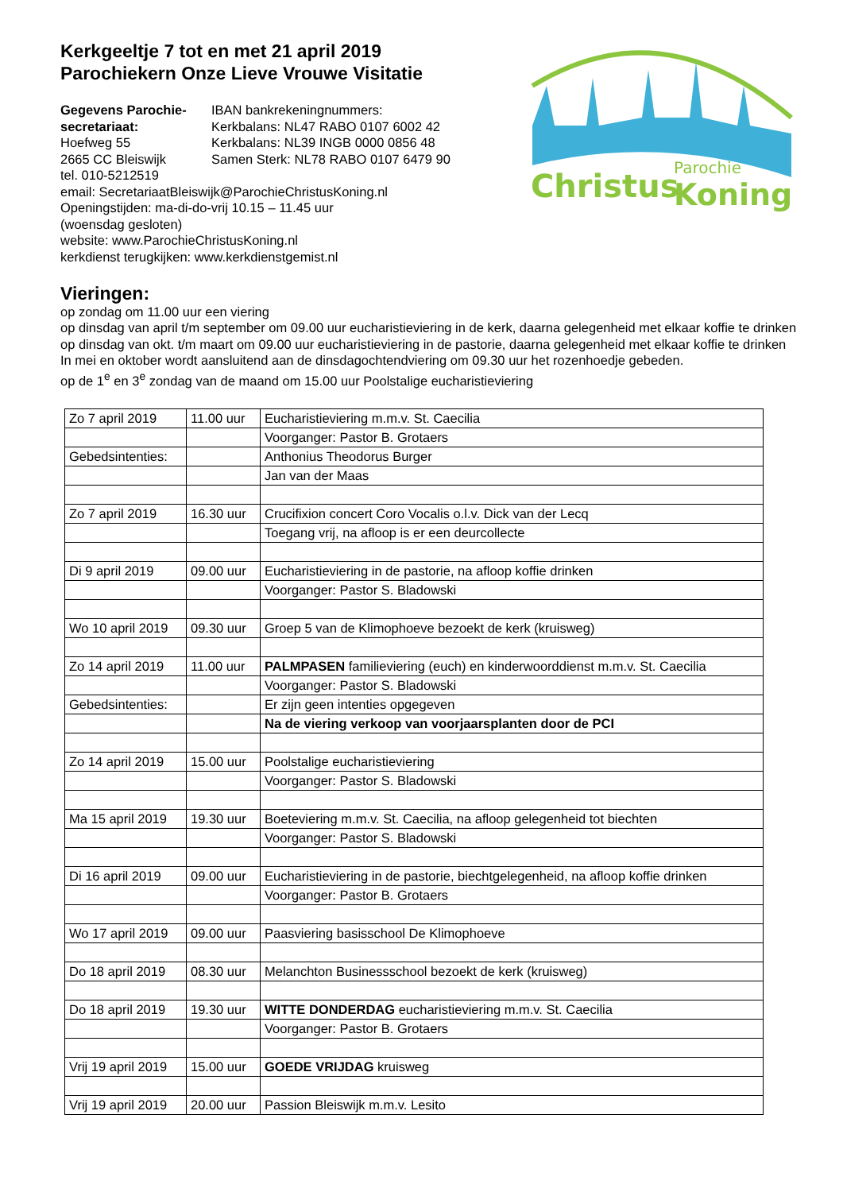Christus
Parochie
Koning
Kerkgeeltje 7 tot en met 21 april 2019
Parochiekern Onze Lieve Vrouwe Visitatie
Gegevens Parochie-secretariaat:
Hoefweg 55
2665 CC Bleiswijk
IBAN bankrekeningnummers:
Kerkbalans: NL47 RABO 0107 6002 42
Kerkbalans: NL39 INGB 0000 0856 48
Samen Sterk: NL78 RABO 0107 6479 90
tel. 010-5212519
email: SecretariaatBleiswijk@ParochieChristusKoning.nl
Openingstijden: ma-di-do-vrij 10.15 – 11.45 uur
(woensdag gesloten)
website: www.ParochieChristusKoning.nl
kerkdienst terugkijken: www.kerkdienstgemist.nl
Vieringen:
op zondag om 11.00 uur een viering
op dinsdag van april t/m september om 09.00 uur eucharistieviering in de kerk, daarna gelegenheid met elkaar koffie te drinken
op dinsdag van okt. t/m maart om 09.00 uur eucharistieviering in de pastorie, daarna gelegenheid met elkaar koffie te drinken
In mei en oktober wordt aansluitend aan de dinsdagochtendviering om 09.30 uur het rozenhoedje gebeden.
op de 1<sup>e</sup> en 3<sup>e</sup> zondag van de maand om 15.00 uur Poolstalige eucharistieviering
| Zo 7 april 2019 | 11.00 uur | Eucharistieviering m.m.v. St. Caecilia |
| | | Voorganger: Pastor B. Grotaers |
| Gebedsintenties: | | Anthonius Theodorus Burger |
| | | Jan van der Maas |
| Zo 7 april 2019 | 16.30 uur | Crucifixion concert Coro Vocalis o.l.v. Dick van der Lecq |
| | | Toegang vrij, na afloop is er een deurcollecte |
| Di 9 april 2019 | 09.00 uur | Eucharistieviering in de pastorie, na afloop koffie drinken |
| | | Voorganger: Pastor S. Bladowski |
| Wo 10 april 2019 | 09.30 uur | Groep 5 van de Klimophoeve bezoekt de kerk (kruisweg) |
| Zo 14 april 2019 | 11.00 uur | PALMPASEN familieviering (euch) en kinderwoorddienst m.m.v. St. Caecilia |
| | | Voorganger: Pastor S. Bladowski |
| Gebedsintenties: | | Er zijn geen intenties opgegeven |
| | | Na de viering verkoop van voorjaarsplanten door de PCI |
| Zo 14 april 2019 | 15.00 uur | Poolstalige eucharistieviering |
| | | Voorganger: Pastor S. Bladowski |
| Ma 15 april 2019 | 19.30 uur | Boeteviering m.m.v. St. Caecilia, na afloop gelegenheid tot biechten |
| | | Voorganger: Pastor S. Bladowski |
| Di 16 april 2019 | 09.00 uur | Eucharistieviering in de pastorie, biechtgelegenheid, na afloop koffie drinken |
| | | Voorganger: Pastor B. Grotaers |
| Wo 17 april 2019 | 09.00 uur | Paasviering basisschool De Klimophoeve |
| Do 18 april 2019 | 08.30 uur | Melanchton Businessschool bezoekt de kerk (kruisweg) |
| Do 18 april 2019 | 19.30 uur | WITTE DONDERDAG eucharistieviering m.m.v. St. Caecilia |
| | | Voorganger: Pastor B. Grotaers |
| Vrij 19 april 2019 | 15.00 uur | GOEDE VRIJDAG kruisweg |
| Vrij 19 april 2019 | 20.00 uur | Passion Bleiswijk m.m.v. Lesito |